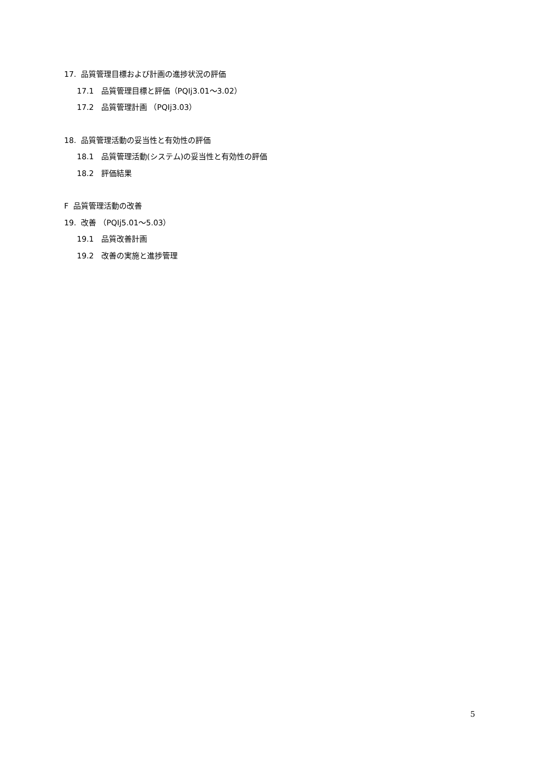17. 品質管理目標および計画の進捗状況の評価
17.1 品質管理目標と評価（PQIj3.01～3.02）
17.2 品質管理計画 （PQIj3.03）
18. 品質管理活動の妥当性と有効性の評価
18.1 品質管理活動(システム)の妥当性と有効性の評価
18.2 評価結果
F 品質管理活動の改善
19. 改善 （PQIj5.01～5.03）
19.1 品質改善計画
19.2 改善の実施と進捗管理
5